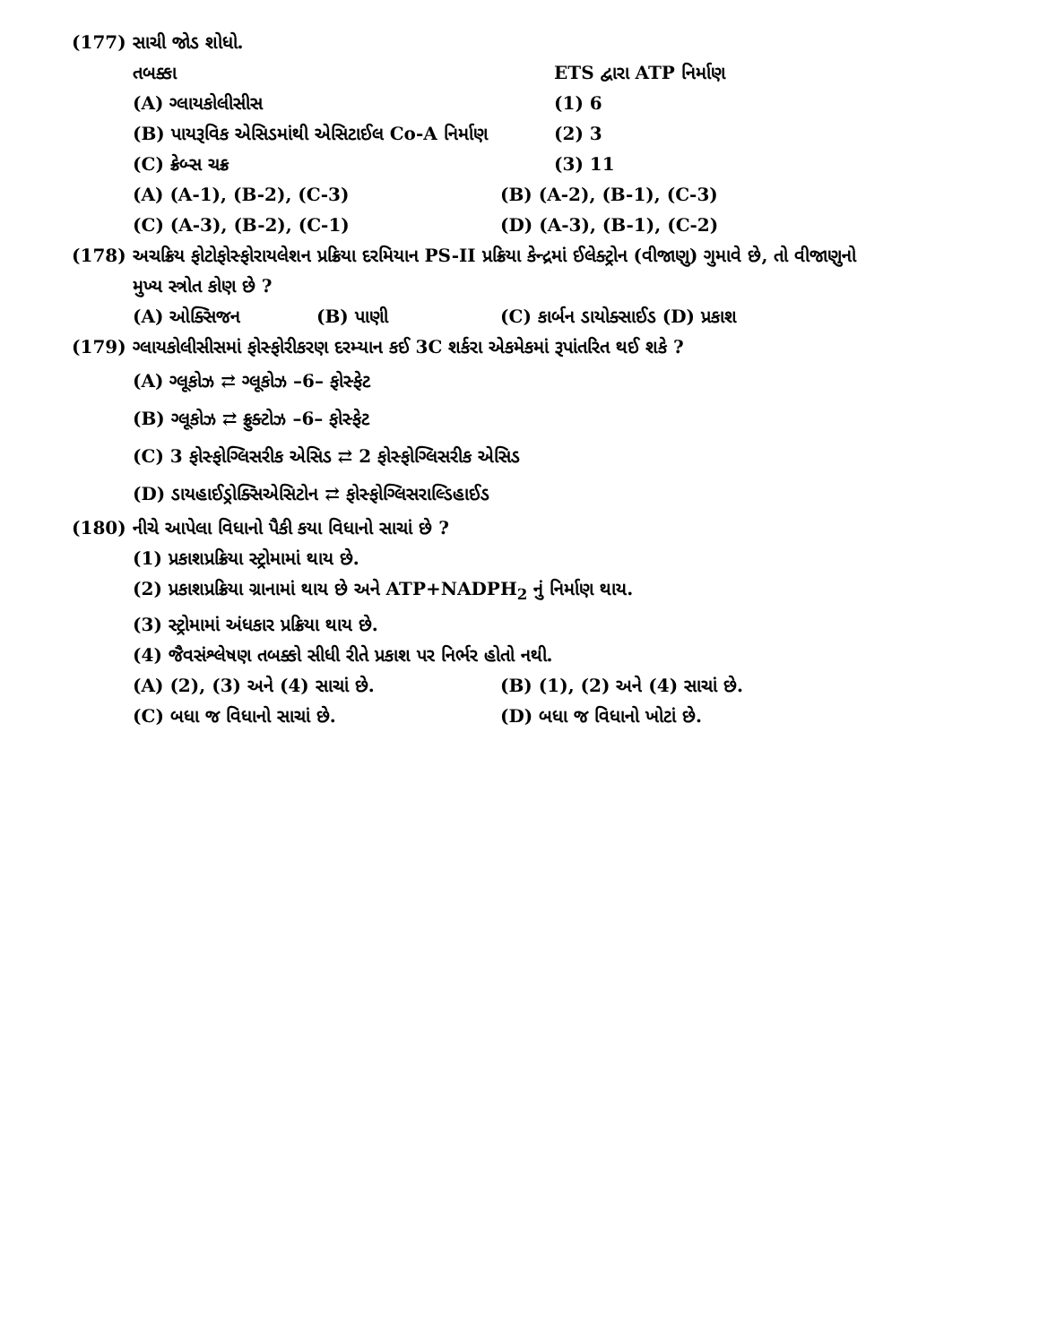(177) સાચી જોડ શોધો.
તબક્કા ETS દ્વારા ATP નિર્માણ
(A) ગ્લાયકોલીસીસ (1) 6
(B) પાયરૂવિક એસિડમાંથી એસિટાઈલ Co-A નિર્માણ (2) 3
(C) ક્રેબ્સ ચક્ર (3) 11
(A) (A-1), (B-2), (C-3) (B) (A-2), (B-1), (C-3)
(C) (A-3), (B-2), (C-1) (D) (A-3), (B-1), (C-2)
(178) અચક્રિય ફોટોફોસ્ફોરાયલેશન પ્રક્રિયા દરમિયાન PS-II પ્રક્રિયા કેન્દ્રમાં ઈલેક્ટ્રોન (વીજાણુ) ગુમાવે છે, તો વીજાણુનો
મુખ્ય સ્ત્રોત કોણ છે ?
(A) ઓક્સિજન (B) પાણી (C) કાર્બન ડાયોક્સાઈડ (D) પ્રકાશ
(179) ગ્લાયકોલીસીસમાં ફોસ્ફોરીકરણ દરમ્યાન કઈ 3C શર્કરા એકમેકમાં રૂપાંતરિત થઈ શકે ?
(A) ગ્લૂકોઝ ⇄ ગ્લૂકોઝ –6– ફોસ્ફેટ
(B) ગ્લૂકોઝ ⇄ ફ્રુક્ટોઝ –6– ફોસ્ફેટ
(C) 3 ફોસ્ફોગ્લિસરીક એસિડ ⇄ 2 ફોસ્ફોગ્લિસરીક એસિડ
(D) ડાયહાઈડ્રોક્સિએસિટોન ⇄ ફોસ્ફોગ્લિસરાલ્ડિહાઈડ
(180) નીચે આપેલા વિધાનો પૈકી કયા વિધાનો સાચાં છે ?
(1) પ્રકાશપ્રક્રિયા સ્ટ્રોમામાં થાય છે.
(2) પ્રકાશપ્રક્રિયા ગ્રાનામાં થાય છે અને ATP+NADPH<sub>2</sub> નું નિર્માણ થાય.
(3) સ્ટ્રોમામાં અંધકાર પ્રક્રિયા થાય છે.
(4) જૈવસંશ્લેષણ તબક્કો સીધી રીતે પ્રકાશ પર નિર્ભર હોતો નથી.
(A) (2), (3) અને (4) સાચાં છે. (B) (1), (2) અને (4) સાચાં છે.
(C) બધા જ વિધાનો સાચાં છે. (D) બધા જ વિધાનો ખોટાં છે.